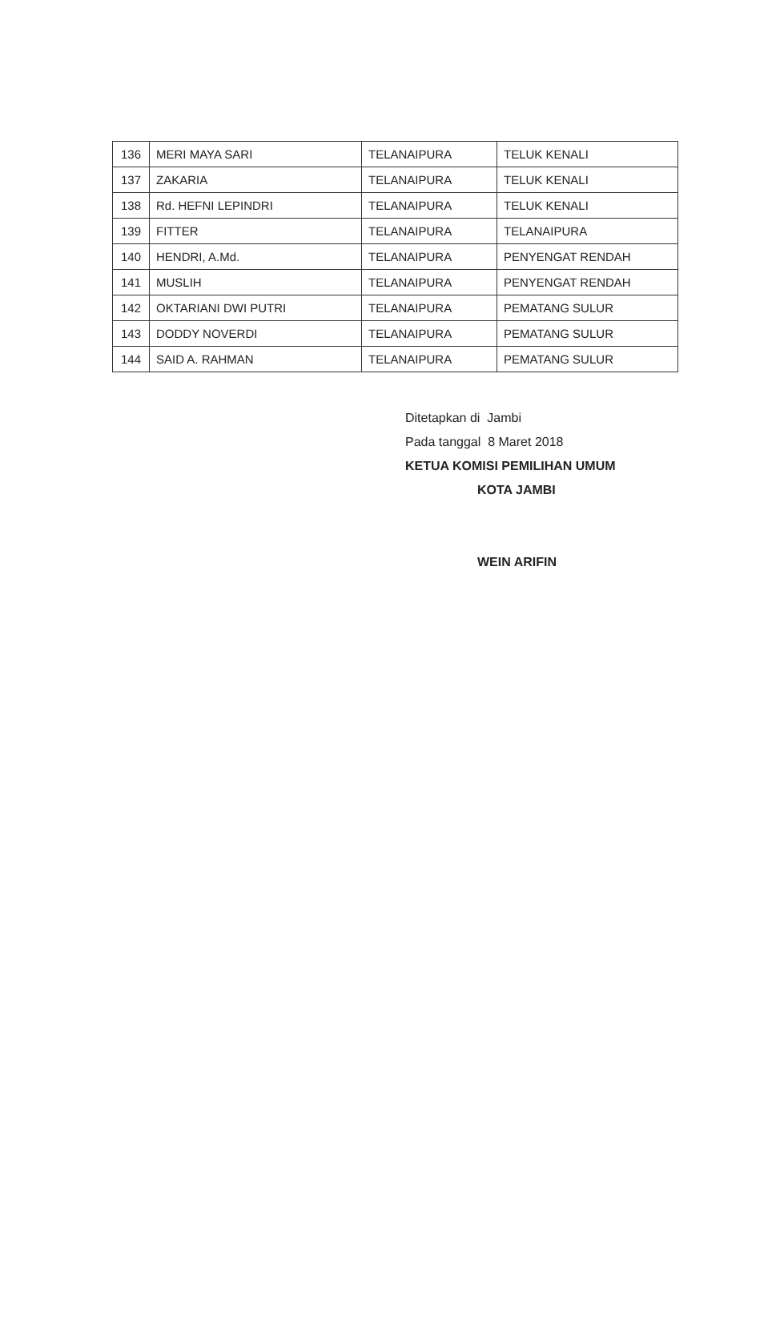| 136 | MERI MAYA SARI | TELANAIPURA | TELUK KENALI |
| 137 | ZAKARIA | TELANAIPURA | TELUK KENALI |
| 138 | Rd. HEFNI LEPINDRI | TELANAIPURA | TELUK KENALI |
| 139 | FITTER | TELANAIPURA | TELANAIPURA |
| 140 | HENDRI, A.Md. | TELANAIPURA | PENYENGAT RENDAH |
| 141 | MUSLIH | TELANAIPURA | PENYENGAT RENDAH |
| 142 | OKTARIANI DWI PUTRI | TELANAIPURA | PEMATANG SULUR |
| 143 | DODDY NOVERDI | TELANAIPURA | PEMATANG SULUR |
| 144 | SAID A. RAHMAN | TELANAIPURA | PEMATANG SULUR |
Ditetapkan di Jambi
Pada tanggal 8 Maret 2018
KETUA KOMISI PEMILIHAN UMUM
KOTA JAMBI
WEIN ARIFIN